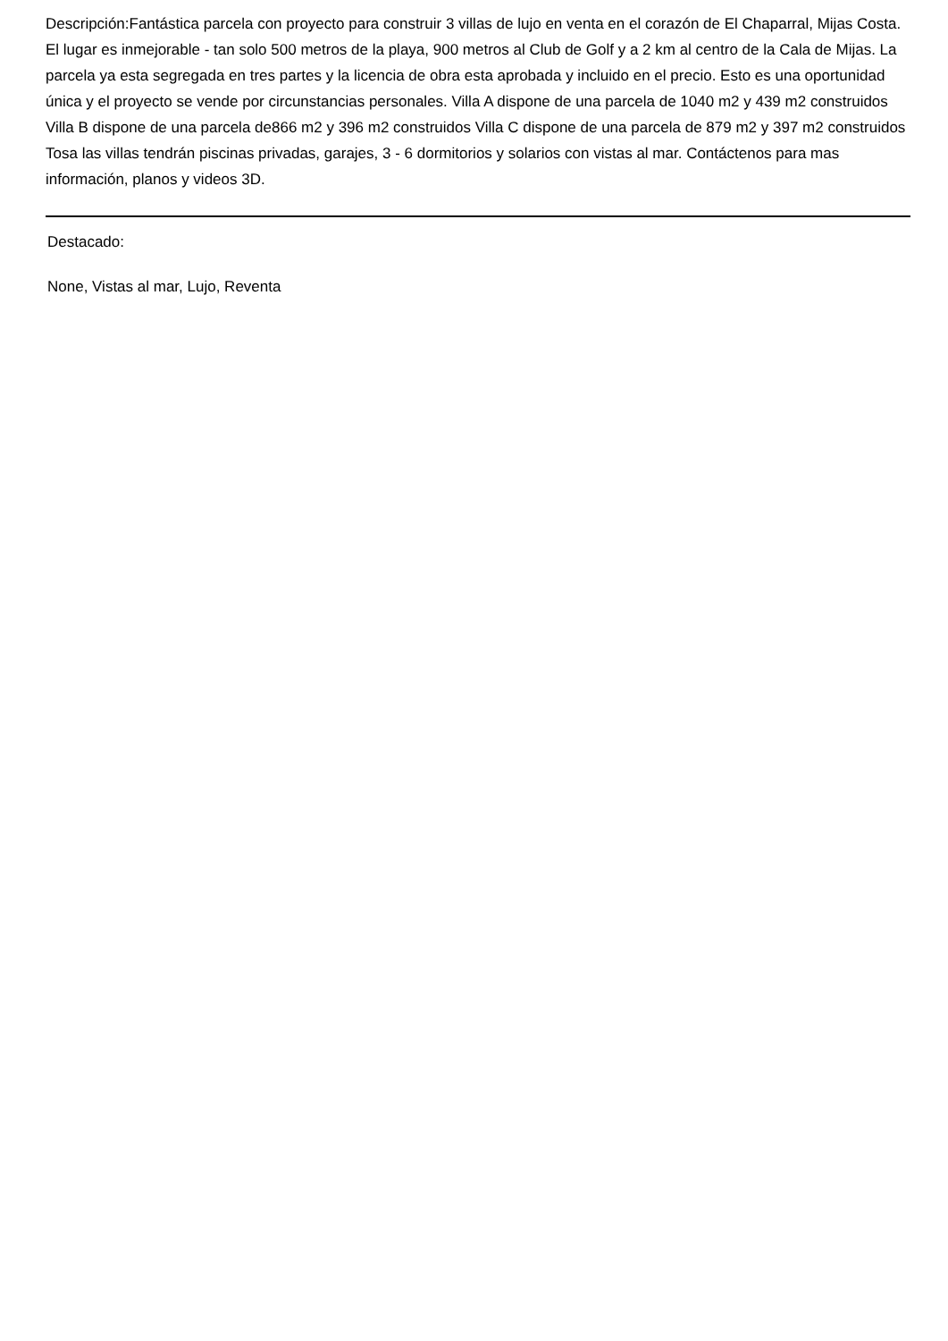Descripción:Fantástica parcela con proyecto para construir 3 villas de lujo en venta en el corazón de El Chaparral, Mijas Costa. El lugar es inmejorable - tan solo 500 metros de la playa, 900 metros al Club de Golf y a 2 km al centro de la Cala de Mijas. La parcela ya esta segregada en tres partes y la licencia de obra esta aprobada y incluido en el precio. Esto es una oportunidad única y el proyecto se vende por circunstancias personales. Villa A dispone de una parcela de 1040 m2 y 439 m2 construidos Villa B dispone de una parcela de866 m2 y 396 m2 construidos Villa C dispone de una parcela de 879 m2 y 397 m2 construidos Tosa las villas tendrán piscinas privadas, garajes, 3 - 6 dormitorios y solarios con vistas al mar. Contáctenos para mas información, planos y videos 3D.
Destacado:
None, Vistas al mar, Lujo, Reventa